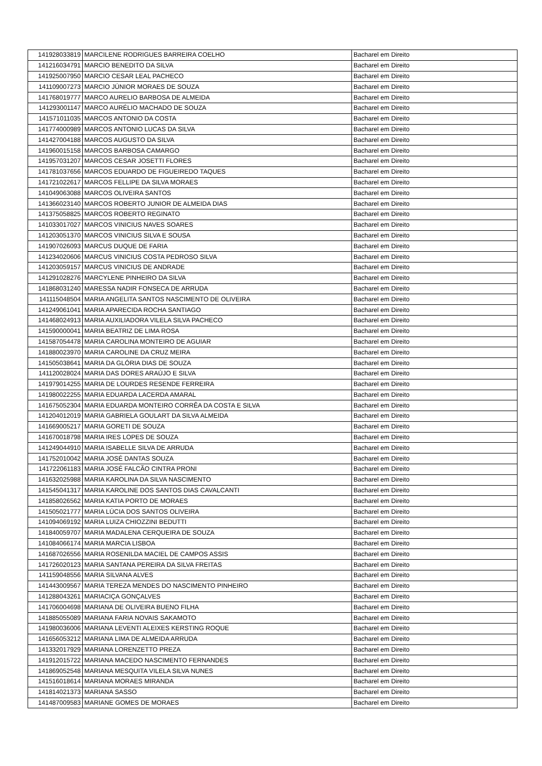| 141928033819 | MARCILENE RODRIGUES BARREIRA COELHO | Bacharel em Direito |
| 141216034791 | MARCIO BENEDITO DA SILVA | Bacharel em Direito |
| 141925007950 | MARCIO CESAR LEAL PACHECO | Bacharel em Direito |
| 141109007273 | MARCIO JÚNIOR MORAES DE SOUZA | Bacharel em Direito |
| 141768019777 | MARCO AURELIO BARBOSA DE ALMEIDA | Bacharel em Direito |
| 141293001147 | MARCO AURÉLIO MACHADO DE SOUZA | Bacharel em Direito |
| 141571011035 | MARCOS ANTONIO DA COSTA | Bacharel em Direito |
| 141774000989 | MARCOS ANTONIO LUCAS DA SILVA | Bacharel em Direito |
| 141427004188 | MARCOS AUGUSTO DA SILVA | Bacharel em Direito |
| 141960015158 | MARCOS BARBOSA CAMARGO | Bacharel em Direito |
| 141957031207 | MARCOS CESAR JOSETTI FLORES | Bacharel em Direito |
| 141781037656 | MARCOS EDUARDO DE FIGUEIREDO TAQUES | Bacharel em Direito |
| 141721022617 | MARCOS FELLIPE DA SILVA MORAES | Bacharel em Direito |
| 141049063088 | MARCOS OLIVEIRA SANTOS | Bacharel em Direito |
| 141366023140 | MARCOS ROBERTO JUNIOR DE ALMEIDA DIAS | Bacharel em Direito |
| 141375058825 | MARCOS ROBERTO REGINATO | Bacharel em Direito |
| 141033017027 | MARCOS VINICIUS NAVES SOARES | Bacharel em Direito |
| 141203051370 | MARCOS VINICIUS SILVA E SOUSA | Bacharel em Direito |
| 141907026093 | MARCUS DUQUE DE FARIA | Bacharel em Direito |
| 141234020606 | MARCUS VINICIUS COSTA PEDROSO SILVA | Bacharel em Direito |
| 141203059157 | MARCUS VINICIUS DE ANDRADE | Bacharel em Direito |
| 141291028276 | MARCYLENE PINHEIRO DA SILVA | Bacharel em Direito |
| 141868031240 | MARESSA NADIR FONSECA DE ARRUDA | Bacharel em Direito |
| 141115048504 | MARIA ANGELITA SANTOS NASCIMENTO DE OLIVEIRA | Bacharel em Direito |
| 141249061041 | MARIA APARECIDA ROCHA SANTIAGO | Bacharel em Direito |
| 141468024913 | MARIA AUXILIADORA VILELA SILVA PACHECO | Bacharel em Direito |
| 141590000041 | MARIA BEATRIZ DE LIMA ROSA | Bacharel em Direito |
| 141587054478 | MARIA CAROLINA MONTEIRO DE AGUIAR | Bacharel em Direito |
| 141880023970 | MARIA CAROLINE DA CRUZ MEIRA | Bacharel em Direito |
| 141505038641 | MARIA DA GLÓRIA DIAS DE SOUZA | Bacharel em Direito |
| 141120028024 | MARIA DAS DORES ARAÚJO E SILVA | Bacharel em Direito |
| 141979014255 | MARIA DE LOURDES RESENDE FERREIRA | Bacharel em Direito |
| 141980022255 | MARIA EDUARDA LACERDA AMARAL | Bacharel em Direito |
| 141675052304 | MARIA EDUARDA MONTEIRO CORRÊA DA COSTA E SILVA | Bacharel em Direito |
| 141204012019 | MARIA GABRIELA GOULART DA SILVA ALMEIDA | Bacharel em Direito |
| 141669005217 | MARIA GORETI DE SOUZA | Bacharel em Direito |
| 141670018798 | MARIA IRES LOPES DE SOUZA | Bacharel em Direito |
| 141249044910 | MARIA ISABELLE SILVA DE ARRUDA | Bacharel em Direito |
| 141752010042 | MARIA JOSÉ DANTAS SOUZA | Bacharel em Direito |
| 141722061183 | MARIA JOSÉ FALCÃO CINTRA PRONI | Bacharel em Direito |
| 141632025988 | MARIA KAROLINA DA SILVA NASCIMENTO | Bacharel em Direito |
| 141545041317 | MARIA KAROLINE DOS SANTOS DIAS CAVALCANTI | Bacharel em Direito |
| 141858026562 | MARIA KATIA PORTO DE MORAES | Bacharel em Direito |
| 141505021777 | MARIA LÚCIA DOS SANTOS OLIVEIRA | Bacharel em Direito |
| 141094069192 | MARIA LUIZA CHIOZZINI BEDUTTI | Bacharel em Direito |
| 141840059707 | MARIA MADALENA CERQUEIRA DE SOUZA | Bacharel em Direito |
| 141084066174 | MARIA MARCIA LISBOA | Bacharel em Direito |
| 141687026556 | MARIA ROSENILDA MACIEL DE CAMPOS ASSIS | Bacharel em Direito |
| 141726020123 | MARIA SANTANA PEREIRA DA SILVA FREITAS | Bacharel em Direito |
| 141159048556 | MARIA SILVANA ALVES | Bacharel em Direito |
| 141443009567 | MARIA TEREZA MENDES DO NASCIMENTO PINHEIRO | Bacharel em Direito |
| 141288043261 | MARIACIÇA GONÇALVES | Bacharel em Direito |
| 141706004698 | MARIANA DE OLIVEIRA BUENO FILHA | Bacharel em Direito |
| 141885055089 | MARIANA FARIA NOVAIS SAKAMOTO | Bacharel em Direito |
| 141980036006 | MARIANA LEVENTI ALEIXES KERSTING ROQUE | Bacharel em Direito |
| 141656053212 | MARIANA LIMA DE ALMEIDA ARRUDA | Bacharel em Direito |
| 141332017929 | MARIANA LORENZETTO PREZA | Bacharel em Direito |
| 141912015722 | MARIANA MACEDO NASCIMENTO FERNANDES | Bacharel em Direito |
| 141869052548 | MARIANA MESQUITA VILELA SILVA NUNES | Bacharel em Direito |
| 141516018614 | MARIANA MORAES MIRANDA | Bacharel em Direito |
| 141814021373 | MARIANA SASSO | Bacharel em Direito |
| 141487009583 | MARIANE GOMES DE MORAES | Bacharel em Direito |